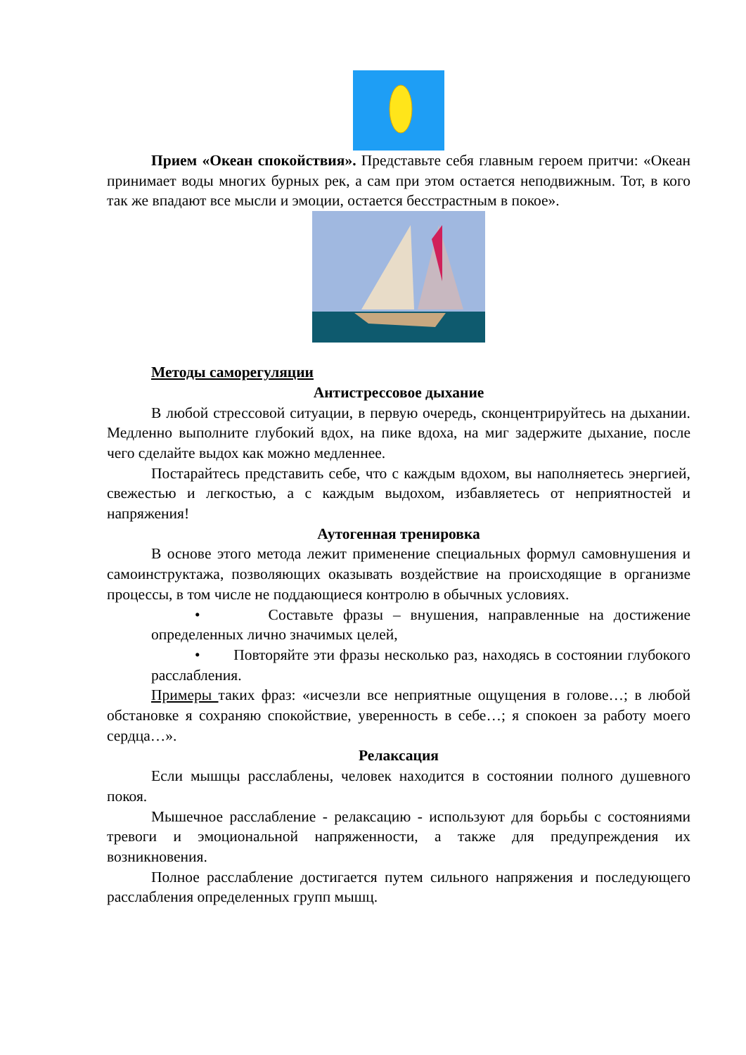Прием «Океан спокойствия». Представьте себя главным героем притчи: «Океан принимает воды многих бурных рек, а сам при этом остается неподвижным. Тот, в кого так же впадают все мысли и эмоции, остается бесстрастным в покое».
Методы саморегуляции
Антистрессовое дыхание
В любой стрессовой ситуации, в первую очередь, сконцентрируйтесь на дыхании. Медленно выполните глубокий вдох, на пике вдоха, на миг задержите дыхание, после чего сделайте выдох как можно медленнее.
Постарайтесь представить себе, что с каждым вдохом, вы наполняетесь энергией, свежестью и легкостью, а с каждым выдохом, избавляетесь от неприятностей и напряжения!
Аутогенная тренировка
В основе этого метода лежит применение специальных формул самовнушения и самоинструктажа, позволяющих оказывать воздействие на происходящие в организме процессы, в том числе не поддающиеся контролю в обычных условиях.
• Составьте фразы – внушения, направленные на достижение определенных лично значимых целей,
• Повторяйте эти фразы несколько раз, находясь в состоянии глубокого расслабления.
Примеры таких фраз: «исчезли все неприятные ощущения в голове…; в любой обстановке я сохраняю спокойствие, уверенность в себе…; я спокоен за работу моего сердца…».
Релаксация
Если мышцы расслаблены, человек находится в состоянии полного душевного покоя.
Мышечное расслабление - релаксацию - используют для борьбы с состояниями тревоги и эмоциональной напряженности, а также для предупреждения их возникновения.
Полное расслабление достигается путем сильного напряжения и последующего расслабления определенных групп мышц.